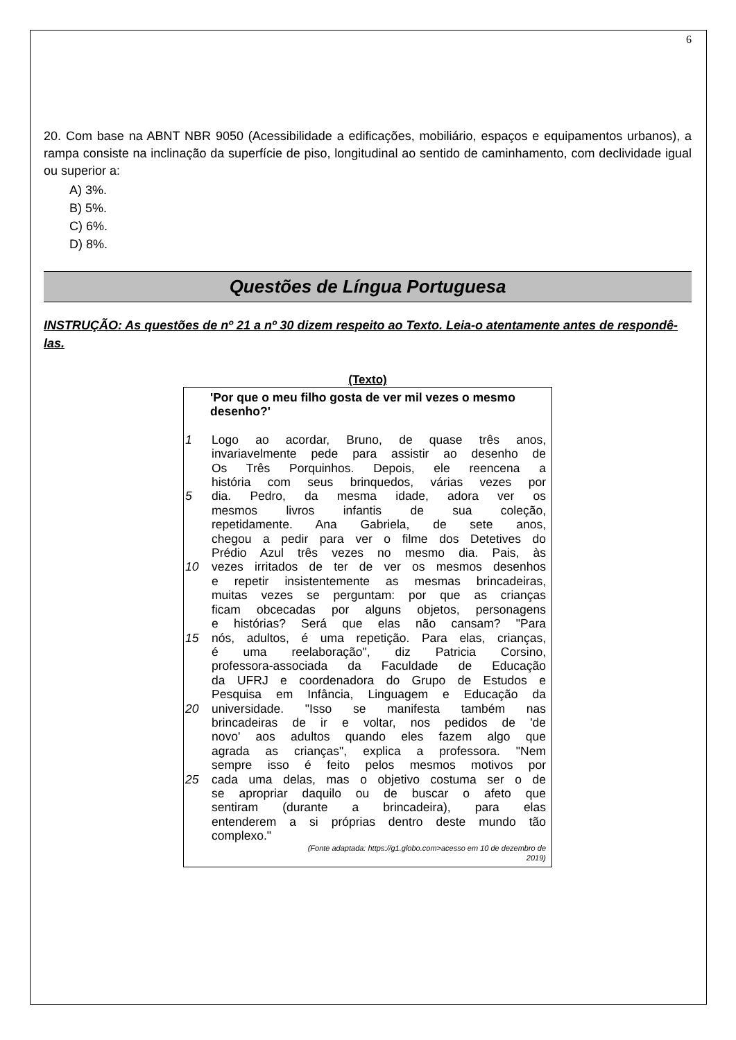6
20. Com base na ABNT NBR 9050 (Acessibilidade a edificações, mobiliário, espaços e equipamentos urbanos), a rampa consiste na inclinação da superfície de piso, longitudinal ao sentido de caminhamento, com declividade igual ou superior a:
A) 3%.
B) 5%.
C) 6%.
D) 8%.
Questões de Língua Portuguesa
INSTRUÇÃO: As questões de nº 21 a nº 30 dizem respeito ao Texto. Leia-o atentamente antes de respondê-las.
(Texto)
'Por que o meu filho gosta de ver mil vezes o mesmo desenho?'
1 Logo ao acordar, Bruno, de quase três anos,
invariavelmente pede para assistir ao desenho de
Os Três Porquinhos. Depois, ele reencena a
história com seus brinquedos, várias vezes por
5 dia. Pedro, da mesma idade, adora ver os
mesmos livros infantis de sua coleção,
repetidamente. Ana Gabriela, de sete anos,
chegou a pedir para ver o filme dos Detetives do
Prédio Azul três vezes no mesmo dia. Pais, às
10 vezes irritados de ter de ver os mesmos desenhos
e repetir insistentemente as mesmas brincadeiras,
muitas vezes se perguntam: por que as crianças
ficam obcecadas por alguns objetos, personagens
e histórias? Será que elas não cansam? "Para
15 nós, adultos, é uma repetição. Para elas, crianças,
é uma reelaboração", diz Patricia Corsino,
professora-associada da Faculdade de Educação
da UFRJ e coordenadora do Grupo de Estudos e
Pesquisa em Infância, Linguagem e Educação da
20 universidade. "Isso se manifesta também nas
brincadeiras de ir e voltar, nos pedidos de 'de
novo' aos adultos quando eles fazem algo que
agrada as crianças", explica a professora. "Nem
sempre isso é feito pelos mesmos motivos por
25 cada uma delas, mas o objetivo costuma ser o de
se apropriar daquilo ou de buscar o afeto que
sentiram (durante a brincadeira), para elas
entenderem a si próprias dentro deste mundo tão
complexo."
(Fonte adaptada: https://g1.globo.com>acesso em 10 de dezembro de
2019)